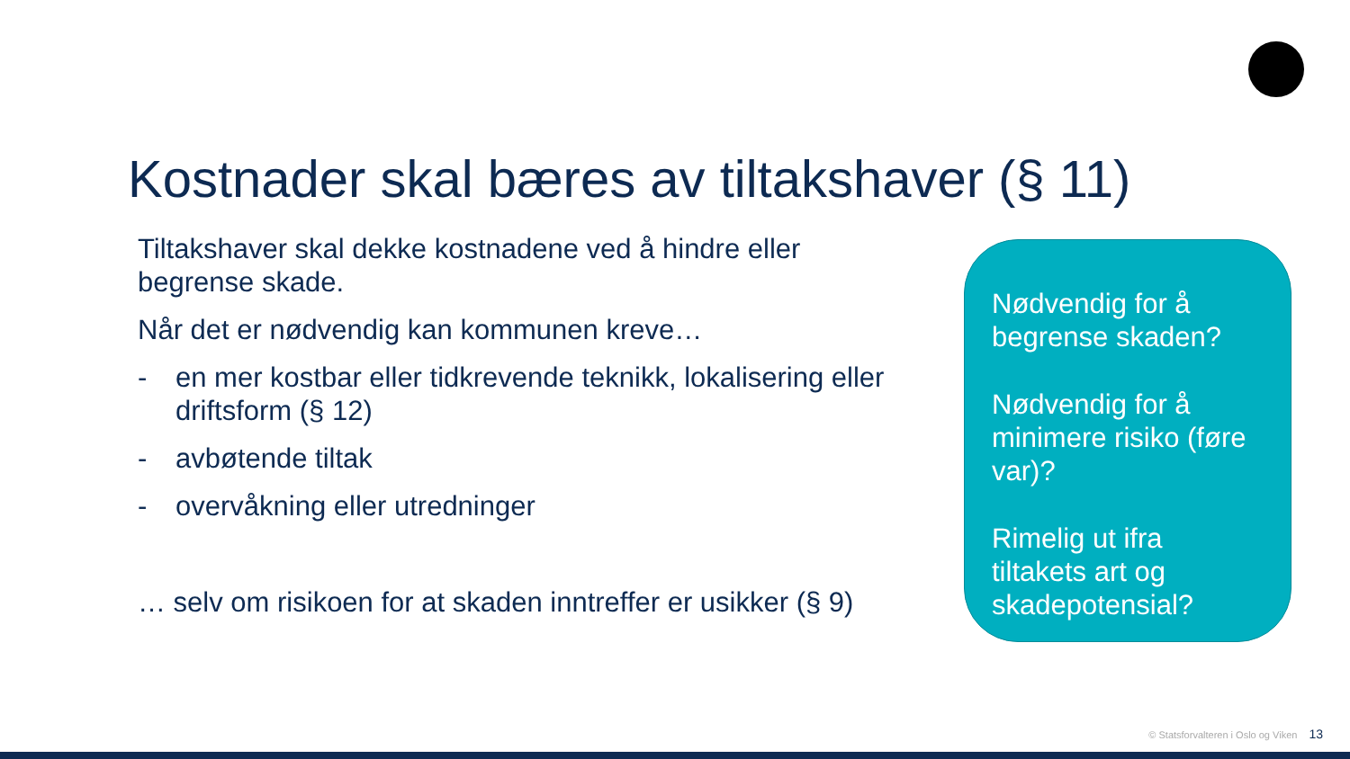Kostnader skal bæres av tiltakshaver (§ 11)
Tiltakshaver skal dekke kostnadene ved å hindre eller begrense skade.
Når det er nødvendig kan kommunen kreve…
- en mer kostbar eller tidkrevende teknikk, lokalisering eller driftsform (§ 12)
- avbøtende tiltak
- overvåkning eller utredninger
… selv om risikoen for at skaden inntreffer er usikker (§ 9)
Nødvendig for å begrense skaden?
Nødvendig for å minimere risiko (føre var)?
Rimelig ut ifra tiltakets art og skadepotensial?
© Statsforvalteren i Oslo og Viken 13